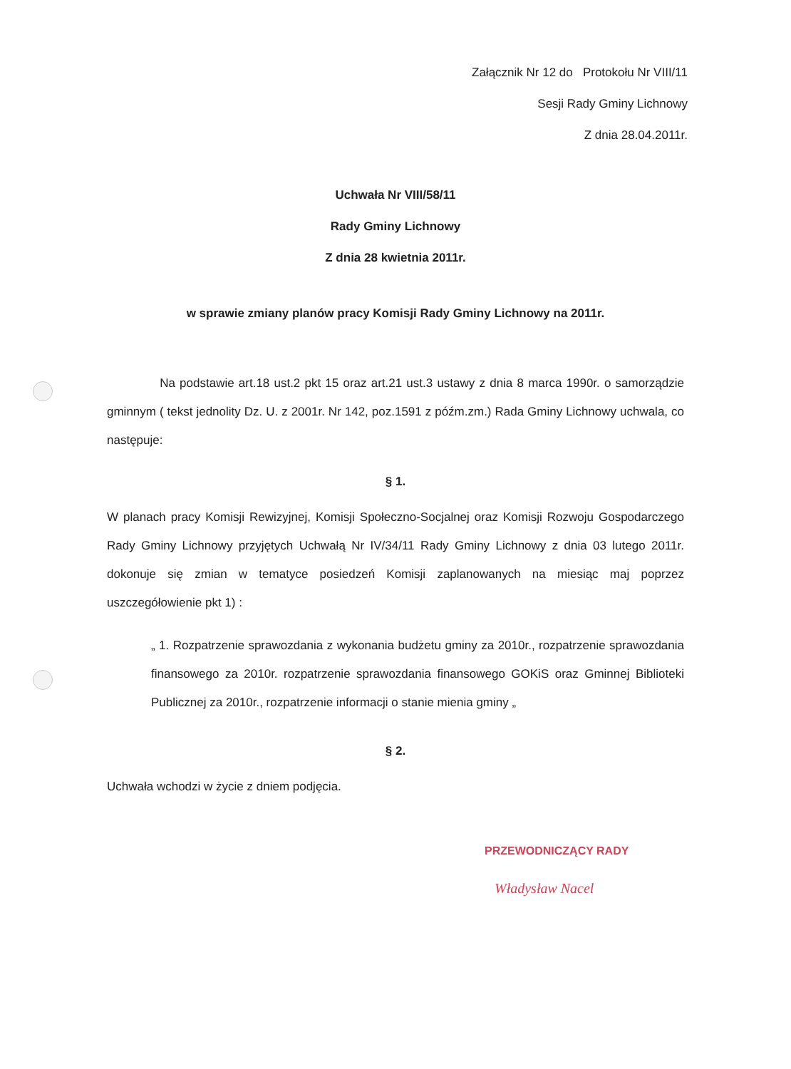Załącznik Nr 12 do Protokołu Nr VIII/11
Sesji Rady Gminy Lichnowy
Z dnia 28.04.2011r.
Uchwała Nr VIII/58/11
Rady Gminy Lichnowy
Z dnia 28 kwietnia 2011r.
w sprawie zmiany planów pracy Komisji Rady Gminy Lichnowy na 2011r.
Na podstawie art.18 ust.2 pkt 15 oraz art.21 ust.3 ustawy z dnia 8 marca 1990r. o samorządzie gminnym ( tekst jednolity Dz. U. z 2001r. Nr 142, poz.1591 z późm.zm.) Rada Gminy Lichnowy uchwala, co następuje:
§ 1.
W planach pracy Komisji Rewizyjnej, Komisji Społeczno-Socjalnej oraz Komisji Rozwoju Gospodarczego Rady Gminy Lichnowy przyjętych Uchwałą Nr IV/34/11 Rady Gminy Lichnowy z dnia 03 lutego 2011r. dokonuje się zmian w tematyce posiedzeń Komisji zaplanowanych na miesiąc maj poprzez uszczegółowienie pkt 1) :
„ 1. Rozpatrzenie sprawozdania z wykonania budżetu gminy za 2010r., rozpatrzenie sprawozdania finansowego za 2010r. rozpatrzenie sprawozdania finansowego GOKiS oraz Gminnej Biblioteki Publicznej za 2010r., rozpatrzenie informacji o stanie mienia gminy „
§ 2.
Uchwała wchodzi w życie z dniem podjęcia.
PRZEWODNICZĄCY RADY
Władysław Nacel